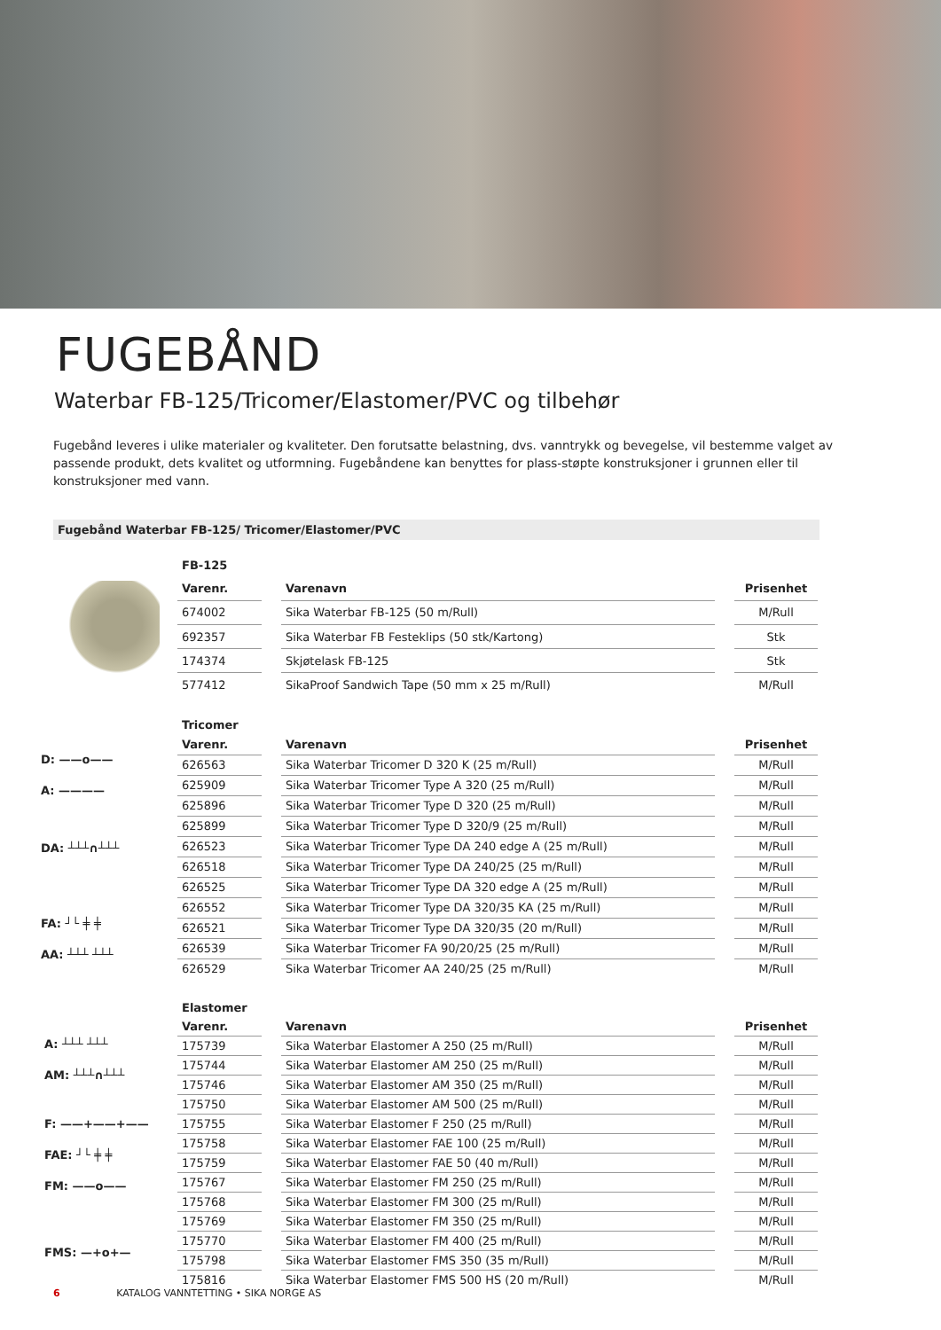FUGEBÅND
Waterbar FB-125/Tricomer/Elastomer/PVC og tilbehør
Fugebånd leveres i ulike materialer og kvaliteter. Den forutsatte belastning, dvs. vanntrykk og bevegelse, vil bestemme valget av passende produkt, dets kvalitet og utformning. Fugebåndene kan benyttes for plass-støpte konstruksjoner i grunnen eller til konstruksjoner med vann.
Fugebånd Waterbar FB-125/ Tricomer/Elastomer/PVC
| FB-125 | | | | |
| --- | --- | --- | --- | --- |
| Varenr. | | Varenavn | | Prisenhet |
| 674002 | | Sika Waterbar FB-125 (50 m/Rull) | | M/Rull |
| 692357 | | Sika Waterbar FB Festeklips (50 stk/Kartong) | | Stk |
| 174374 | | Skjøtelask FB-125 | | Stk |
| 577412 | | SikaProof Sandwich Tape (50 mm x 25 m/Rull) | | M/Rull |
D: ——o——
A: ————
DA: ┴┴┴∩┴┴┴
FA: ┘└ ╪ ╪
AA: ┴┴┴ ┴┴┴
| Tricomer | | | | |
| --- | --- | --- | --- | --- |
| Varenr. | | Varenavn | | Prisenhet |
| 626563 | | Sika Waterbar Tricomer D 320 K (25 m/Rull) | | M/Rull |
| 625909 | | Sika Waterbar Tricomer Type A 320 (25 m/Rull) | | M/Rull |
| 625896 | | Sika Waterbar Tricomer Type D 320 (25 m/Rull) | | M/Rull |
| 625899 | | Sika Waterbar Tricomer Type D 320/9 (25 m/Rull) | | M/Rull |
| 626523 | | Sika Waterbar Tricomer Type DA 240 edge A (25 m/Rull) | | M/Rull |
| 626518 | | Sika Waterbar Tricomer Type DA 240/25 (25 m/Rull) | | M/Rull |
| 626525 | | Sika Waterbar Tricomer Type DA 320 edge A (25 m/Rull) | | M/Rull |
| 626552 | | Sika Waterbar Tricomer Type DA 320/35 KA (25 m/Rull) | | M/Rull |
| 626521 | | Sika Waterbar Tricomer Type DA 320/35 (20 m/Rull) | | M/Rull |
| 626539 | | Sika Waterbar Tricomer FA 90/20/25 (25 m/Rull) | | M/Rull |
| 626529 | | Sika Waterbar Tricomer AA 240/25 (25 m/Rull) | | M/Rull |
A: ┴┴┴ ┴┴┴
AM: ┴┴┴∩┴┴┴
F: ——+——+——
FAE: ┘└ ╪ ╪
FM: ——o——
FMS: —+o+—
| Elastomer | | | | |
| --- | --- | --- | --- | --- |
| Varenr. | | Varenavn | | Prisenhet |
| 175739 | | Sika Waterbar Elastomer A 250 (25 m/Rull) | | M/Rull |
| 175744 | | Sika Waterbar Elastomer AM 250 (25 m/Rull) | | M/Rull |
| 175746 | | Sika Waterbar Elastomer AM 350 (25 m/Rull) | | M/Rull |
| 175750 | | Sika Waterbar Elastomer AM 500 (25 m/Rull) | | M/Rull |
| 175755 | | Sika Waterbar Elastomer F 250 (25 m/Rull) | | M/Rull |
| 175758 | | Sika Waterbar Elastomer FAE 100 (25 m/Rull) | | M/Rull |
| 175759 | | Sika Waterbar Elastomer FAE 50 (40 m/Rull) | | M/Rull |
| 175767 | | Sika Waterbar Elastomer FM 250 (25 m/Rull) | | M/Rull |
| 175768 | | Sika Waterbar Elastomer FM 300 (25 m/Rull) | | M/Rull |
| 175769 | | Sika Waterbar Elastomer FM 350 (25 m/Rull) | | M/Rull |
| 175770 | | Sika Waterbar Elastomer FM 400 (25 m/Rull) | | M/Rull |
| 175798 | | Sika Waterbar Elastomer FMS 350 (35 m/Rull) | | M/Rull |
| 175816 | | Sika Waterbar Elastomer FMS 500 HS (20 m/Rull) | | M/Rull |
6 KATALOG VANNTETTING • SIKA NORGE AS